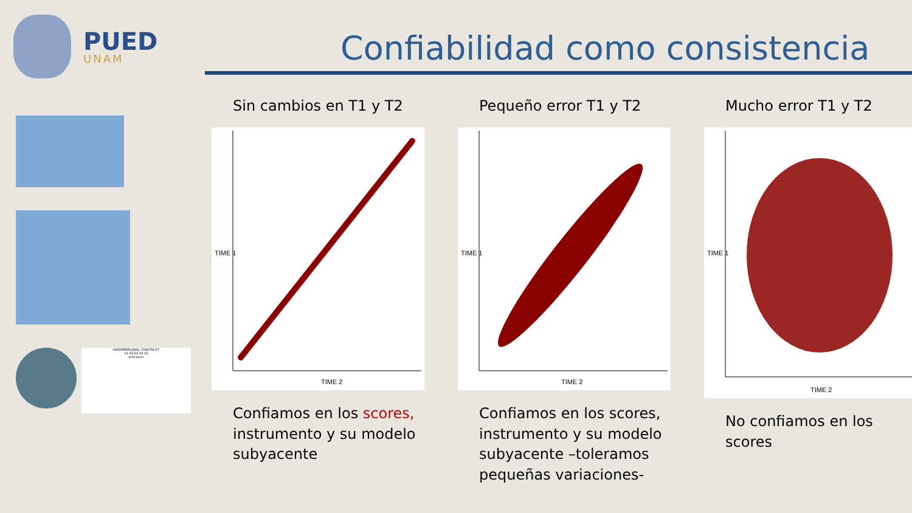PUED
UNAM
Confiabilidad como consistencia
UNIDIMENSIONAL CONSTRUCT
X1 X2 X3 X4 X5
Indicators
Sin cambios en T1 y T2
TIME 2
TIME 1
Confiamos en los scores, instrumento y su modelo subyacente
Pequeño error T1 y T2
TIME 2
TIME 1
Confiamos en los scores, instrumento y su modelo subyacente –toleramos pequeñas variaciones-
Mucho error T1 y T2
TIME 2
TIME 1
No confiamos en los scores